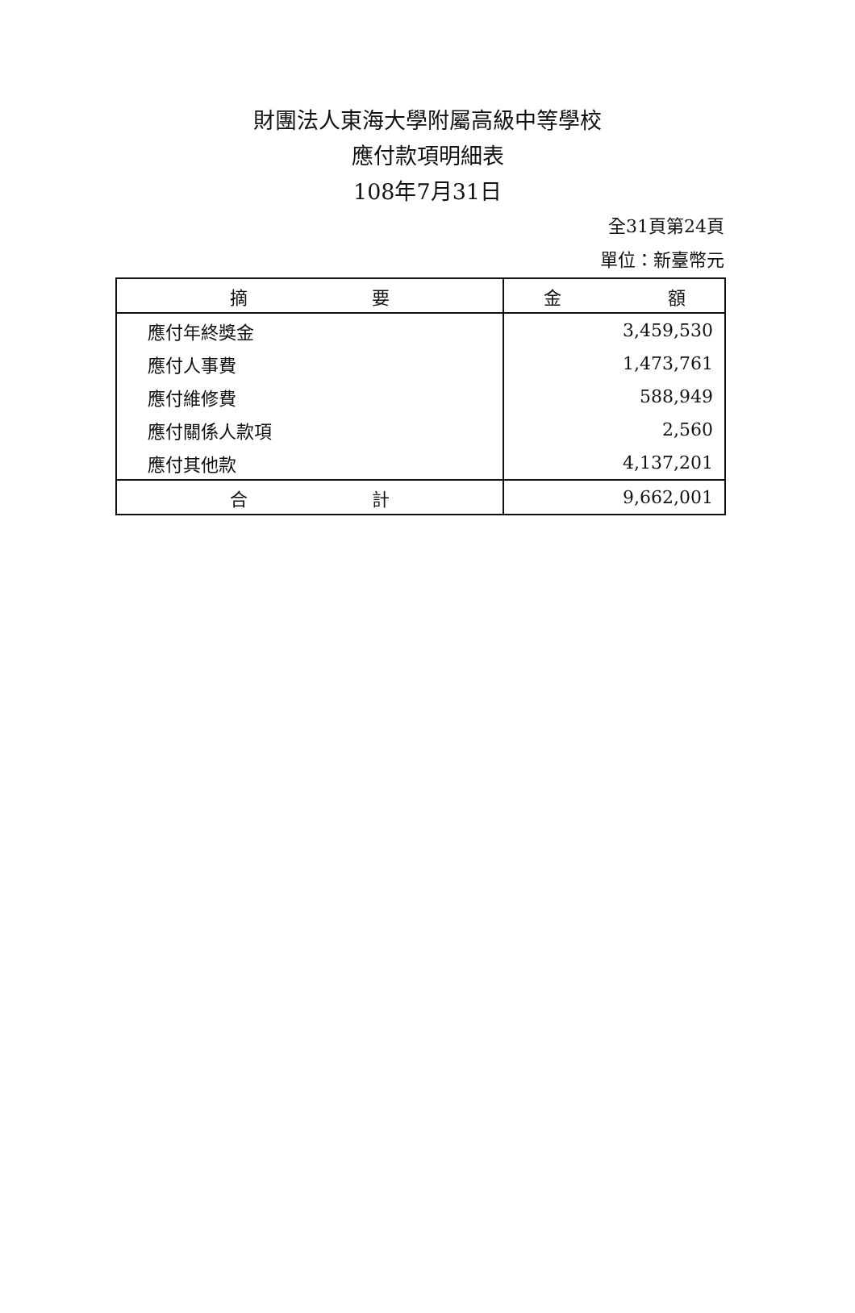財團法人東海大學附屬高級中等學校
應付款項明細表
108年7月31日
全31頁第24頁
單位：新臺幣元
| 摘 要 | 金 額 |
| --- | --- |
| 應付年終獎金 | 3,459,530 |
| 應付人事費 | 1,473,761 |
| 應付維修費 | 588,949 |
| 應付關係人款項 | 2,560 |
| 應付其他款 | 4,137,201 |
| 合 計 | 9,662,001 |